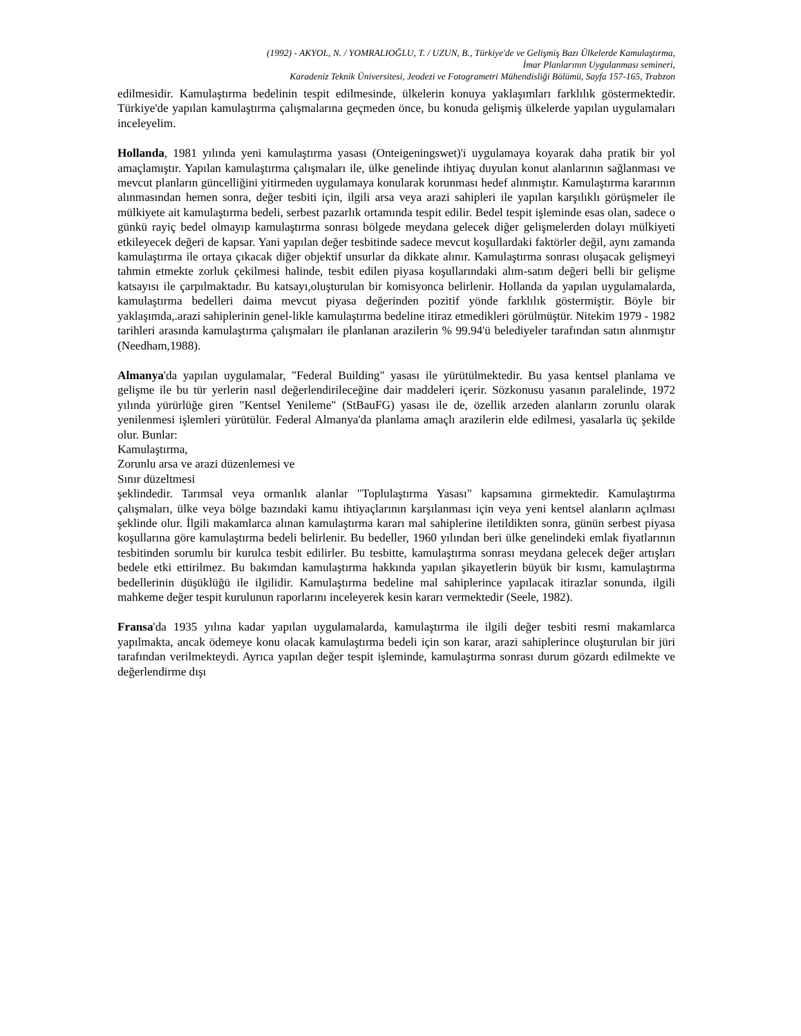(1992) - AKYOL, N. / YOMRALIOĞLU, T. / UZUN, B., Türkiye'de ve Gelişmiş Bazı Ülkelerde Kamulaştırma,
İmar Planlarının Uygulanması semineri,
Karadeniz Teknik Üniversitesi, Jeodezi ve Fotogrametri Mühendisliği Bölümü, Sayfa 157-165, Trabzon
edilmesidir. Kamulaştırma bedelinin tespit edilmesinde, ülkelerin konuya yaklaşımları farklılık göstermektedir. Türkiye'de yapılan kamulaştırma çalışmalarına geçmeden önce, bu konuda gelişmiş ülkelerde yapılan uygulamaları inceleyelim.
Hollanda, 1981 yılında yeni kamulaştırma yasası (Onteigeningswet)'i uygulamaya koyarak daha pratik bir yol amaçlamıştır. Yapılan kamulaştırma çalışmaları ile, ülke genelinde ihtiyaç duyulan konut alanlarının sağlanması ve mevcut planların güncelliğini yitirmeden uygulamaya konularak korunması hedef alınmıştır. Kamulaştırma kararının alınmasından hemen sonra, değer tesbiti için, ilgili arsa veya arazi sahipleri ile yapılan karşılıklı görüşmeler ile mülkiyete ait kamulaştırma bedeli, serbest pazarlık ortamında tespit edilir. Bedel tespit işleminde esas olan, sadece o günkü rayiç bedel olmayıp kamulaştırma sonrası bölgede meydana gelecek diğer gelişmelerden dolayı mülkiyeti etkileyecek değeri de kapsar. Yani yapılan değer tesbitinde sadece mevcut koşullardaki faktörler değil, aynı zamanda kamulaştırma ile ortaya çıkacak diğer objektif unsurlar da dikkate alınır. Kamulaştırma sonrası oluşacak gelişmeyi tahmin etmekte zorluk çekilmesi halinde, tesbit edilen piyasa koşullarındaki alım-satım değeri belli bir gelişme katsayısı ile çarpılmaktadır. Bu katsayı,oluşturulan bir komisyonca belirlenir. Hollanda da yapılan uygulamalarda, kamulaştırma bedelleri daima mevcut piyasa değerinden pozitif yönde farklılık göstermiştir. Böyle bir yaklaşımda,.arazi sahiplerinin genel-likle kamulaştırma bedeline itiraz etmedikleri görülmüştür. Nitekim 1979 - 1982 tarihleri arasında kamulaştırma çalışmaları ile planlanan arazilerin % 99.94'ü belediyeler tarafından satın alınmıştır (Needham,1988).
Almanya'da yapılan uygulamalar, "Federal Building" yasası ile yürütülmektedir. Bu yasa kentsel planlama ve gelişme ile bu tür yerlerin nasıl değerlendirileceğine dair maddeleri içerir. Sözkonusu yasanın paralelinde, 1972 yılında yürürlüğe giren "Kentsel Yenileme" (StBauFG) yasası ile de, özellik arzeden alanların zorunlu olarak yenilenmesi işlemleri yürütülür. Federal Almanya'da planlama amaçlı arazilerin elde edilmesi, yasalarla üç şekilde olur. Bunlar:
Kamulaştırma,
Zorunlu arsa ve arazi düzenlemesi ve
Sınır düzeltmesi
şeklindedir. Tarımsal veya ormanlık alanlar "Toplulaştırma Yasası" kapsamına girmektedir. Kamulaştırma çalışmaları, ülke veya bölge bazındaki kamu ihtiyaçlarının karşılanması için veya yeni kentsel alanların açılması şeklinde olur. İlgili makamlarca alınan kamulaştırma kararı mal sahiplerine iletildikten sonra, günün serbest piyasa koşullarına göre kamulaştırma bedeli belirlenir. Bu bedeller, 1960 yılından beri ülke genelindeki emlak fiyatlarının tesbitinden sorumlu bir kurulca tesbit edilirler. Bu tesbitte, kamulaştırma sonrası meydana gelecek değer artışları bedele etki ettirilmez. Bu bakımdan kamulaştırma hakkında yapılan şikayetlerin büyük bir kısmı, kamulaştırma bedellerinin düşüklüğü ile ilgilidir. Kamulaştırma bedeline mal sahiplerince yapılacak itirazlar sonunda, ilgili mahkeme değer tespit kurulunun raporlarını inceleyerek kesin kararı vermektedir (Seele, 1982).
Fransa'da 1935 yılına kadar yapılan uygulamalarda, kamulaştırma ile ilgili değer tesbiti resmi makamlarca yapılmakta, ancak ödemeye konu olacak kamulaştırma bedeli için son karar, arazi sahiplerince oluşturulan bir jüri tarafından verilmekteydi. Ayrıca yapılan değer tespit işleminde, kamulaştırma sonrası durum gözardı edilmekte ve değerlendirme dışı